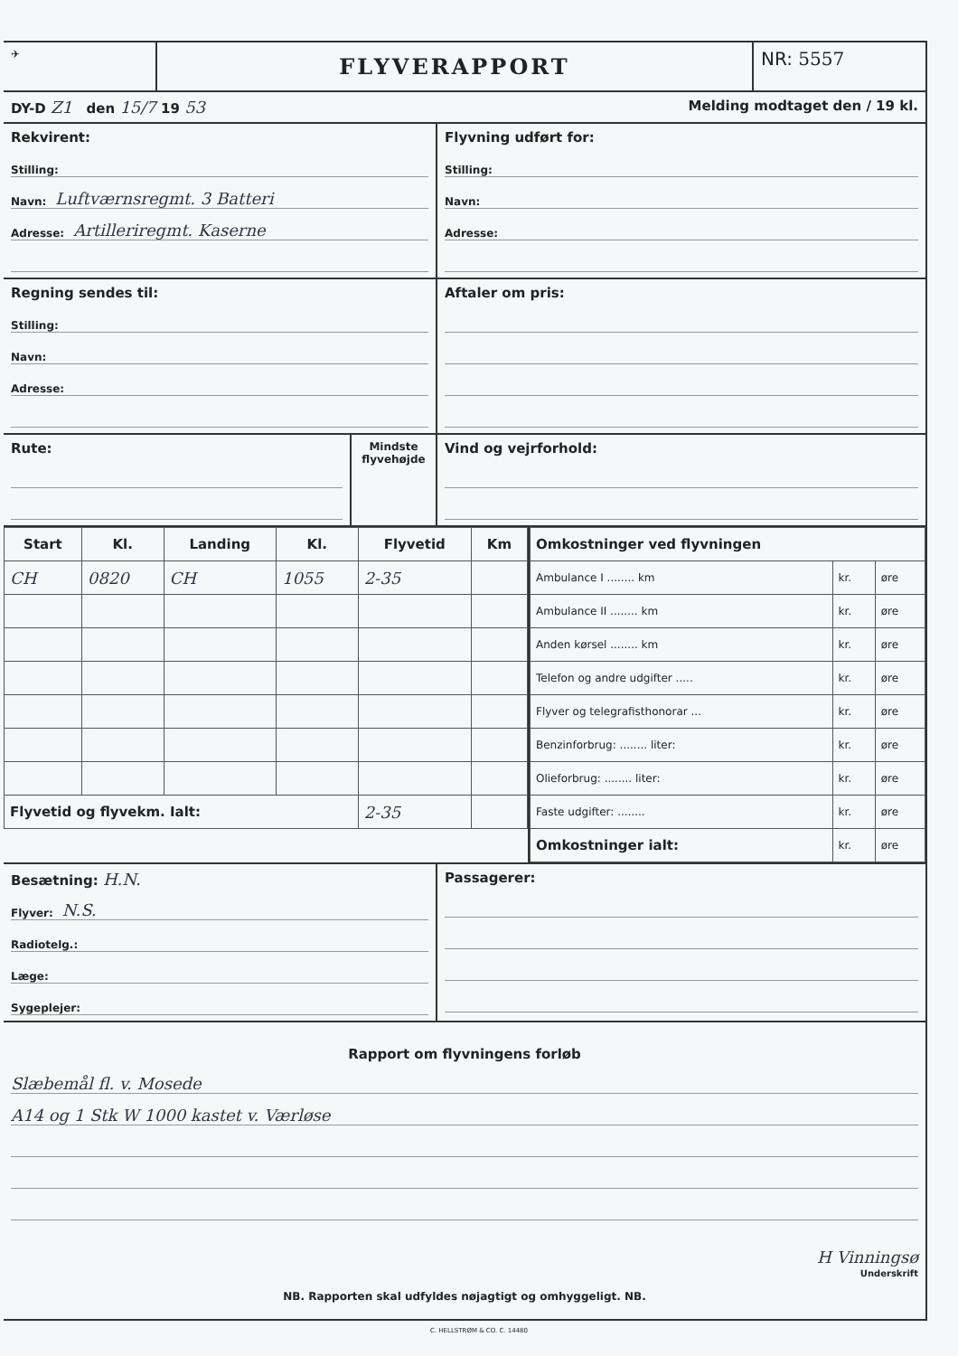✈
FLYVERAPPORT
NR: 5557
DY-D Z1 den 15/7 19 53
Melding modtaget den / 19 kl.
Rekvirent:
Stilling:
Navn: Luftværnsregmt. 3 Batteri
Adresse: Artilleriregmt. Kaserne
Flyvning udført for:
Stilling:
Navn:
Adresse:
Regning sendes til:
Stilling:
Navn:
Adresse:
Aftaler om pris:
Rute:
Mindste flyvehøjde
Vind og vejrforhold:
| Start | Kl. | Landing | Kl. | Flyvetid | Km |
| --- | --- | --- | --- | --- | --- |
| CH | 0820 | CH | 1055 | 2-35 | |
| Flyvetid og flyvekm. Ialt: | | | | 2-35 | |
| Omkostninger ved flyvningen | | |
| --- | --- | --- |
| Ambulance I ........ km | kr. | øre |
| Ambulance II ........ km | kr. | øre |
| Anden kørsel ........ km | kr. | øre |
| Telefon og andre udgifter ..... | kr. | øre |
| Flyver og telegrafisthonorar ... | kr. | øre |
| Benzinforbrug: ........ liter: | kr. | øre |
| Olieforbrug: ........ liter: | kr. | øre |
| Faste udgifter: ........ | kr. | øre |
| Omkostninger ialt: | kr. | øre |
Besætning: H.N.
Flyver: N.S.
Radiotelg.:
Læge:
Sygeplejer:
Passagerer:
Rapport om flyvningens forløb
Slæbemål fl. v. Mosede
A14 og 1 Stk W 1000 kastet v. Værløse
H Vinningsø
Underskrift
NB. Rapporten skal udfyldes nøjagtigt og omhyggeligt. NB.
C. HELLSTRØM & CO. C. 14480